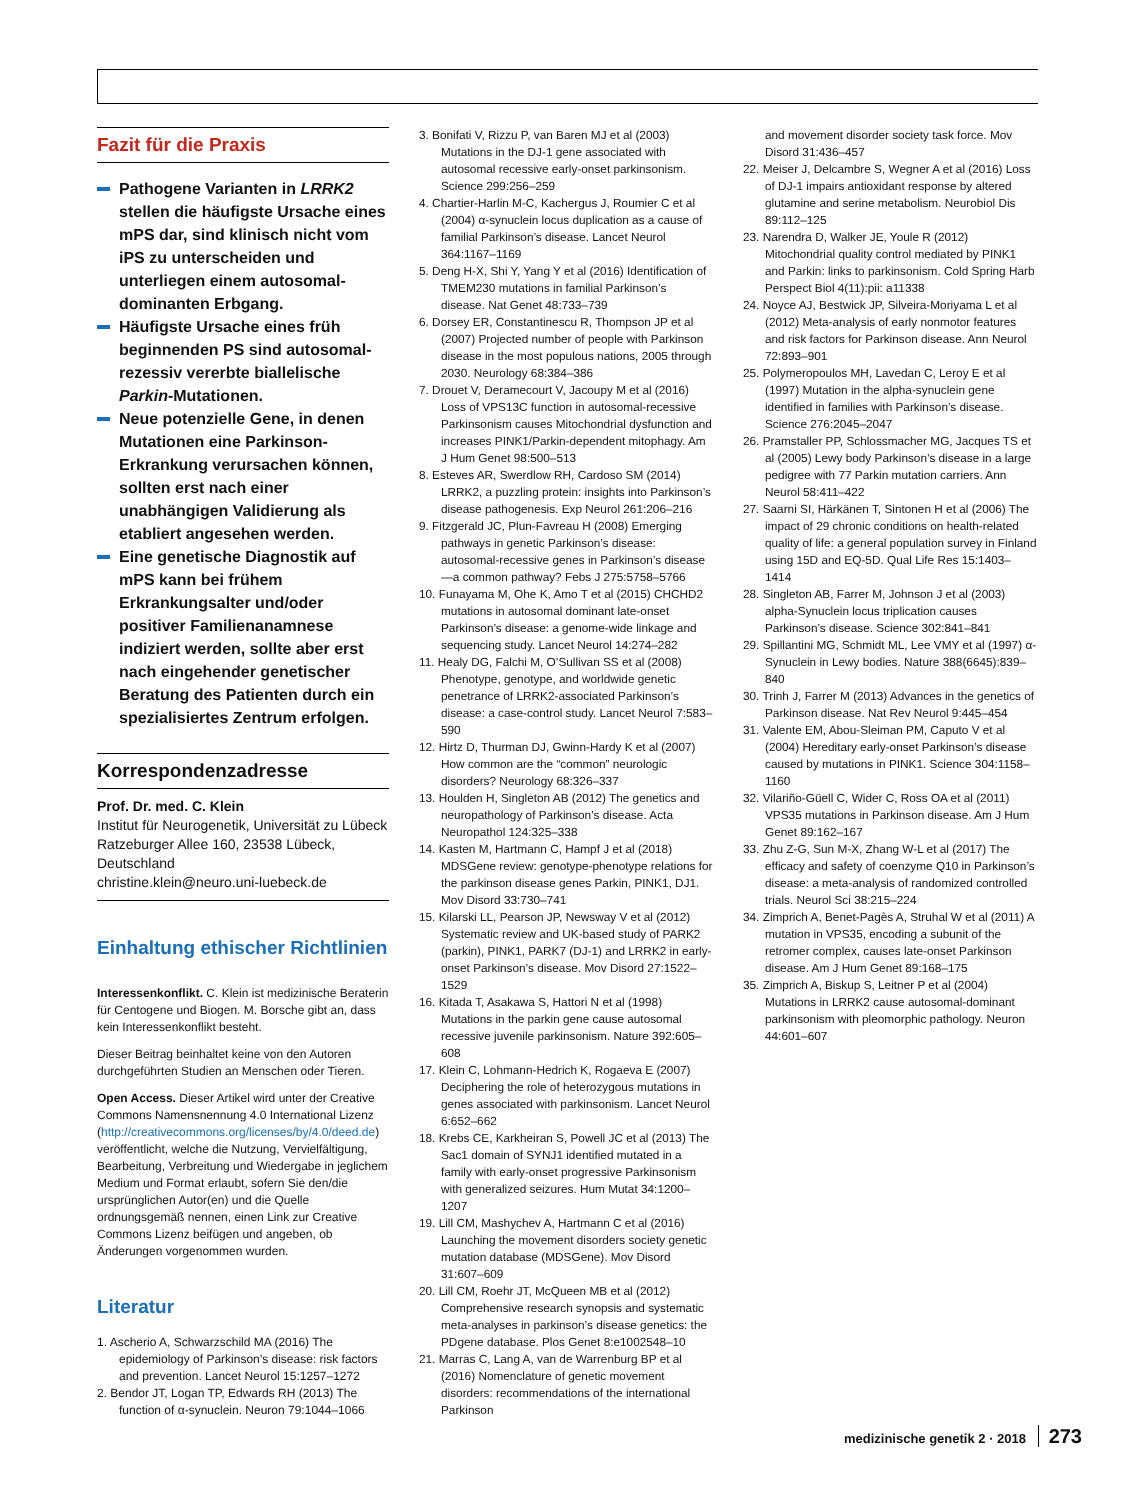Fazit für die Praxis
Pathogene Varianten in LRRK2 stellen die häufigste Ursache eines mPS dar, sind klinisch nicht vom iPS zu unterscheiden und unterliegen einem autosomal-dominanten Erbgang.
Häufigste Ursache eines früh beginnenden PS sind autosomal-rezessiv vererbte biallelische Parkin-Mutationen.
Neue potenzielle Gene, in denen Mutationen eine Parkinson-Erkrankung verursachen können, sollten erst nach einer unabhängigen Validierung als etabliert angesehen werden.
Eine genetische Diagnostik auf mPS kann bei frühem Erkrankungsalter und/oder positiver Familienanamnese indiziert werden, sollte aber erst nach eingehender genetischer Beratung des Patienten durch ein spezialisiertes Zentrum erfolgen.
Korrespondenzadresse
Prof. Dr. med. C. Klein
Institut für Neurogenetik, Universität zu Lübeck
Ratzeburger Allee 160, 23538 Lübeck, Deutschland
christine.klein@neuro.uni-luebeck.de
Einhaltung ethischer Richtlinien
Interessenkonflikt. C. Klein ist medizinische Beraterin für Centogene und Biogen. M. Borsche gibt an, dass kein Interessenkonflikt besteht.
Dieser Beitrag beinhaltet keine von den Autoren durchgeführten Studien an Menschen oder Tieren.
Open Access. Dieser Artikel wird unter der Creative Commons Namensnennung 4.0 International Lizenz (http://creativecommons.org/licenses/by/4.0/deed.de) veröffentlicht, welche die Nutzung, Vervielfältigung, Bearbeitung, Verbreitung und Wiedergabe in jeglichem Medium und Format erlaubt, sofern Sie den/die ursprünglichen Autor(en) und die Quelle ordnungsgemäß nennen, einen Link zur Creative Commons Lizenz beifügen und angeben, ob Änderungen vorgenommen wurden.
Literatur
1. Ascherio A, Schwarzschild MA (2016) The epidemiology of Parkinson’s disease: risk factors and prevention. Lancet Neurol 15:1257–1272
2. Bendor JT, Logan TP, Edwards RH (2013) The function of α-synuclein. Neuron 79:1044–1066
3. Bonifati V, Rizzu P, van Baren MJ et al (2003) Mutations in the DJ-1 gene associated with autosomal recessive early-onset parkinsonism. Science 299:256–259
4. Chartier-Harlin M-C, Kachergus J, Roumier C et al (2004) α-synuclein locus duplication as a cause of familial Parkinson’s disease. Lancet Neurol 364:1167–1169
5. Deng H-X, Shi Y, Yang Y et al (2016) Identification of TMEM230 mutations in familial Parkinson’s disease. Nat Genet 48:733–739
6. Dorsey ER, Constantinescu R, Thompson JP et al (2007) Projected number of people with Parkinson disease in the most populous nations, 2005 through 2030. Neurology 68:384–386
7. Drouet V, Deramecourt V, Jacoupy M et al (2016) Loss of VPS13C function in autosomal-recessive Parkinsonism causes Mitochondrial dysfunction and increases PINK1/Parkin-dependent mitophagy. Am J Hum Genet 98:500–513
8. Esteves AR, Swerdlow RH, Cardoso SM (2014) LRRK2, a puzzling protein: insights into Parkinson’s disease pathogenesis. Exp Neurol 261:206–216
9. Fitzgerald JC, Plun-Favreau H (2008) Emerging pathways in genetic Parkinson’s disease: autosomal-recessive genes in Parkinson’s disease—a common pathway? Febs J 275:5758–5766
10. Funayama M, Ohe K, Amo T et al (2015) CHCHD2 mutations in autosomal dominant late-onset Parkinson’s disease: a genome-wide linkage and sequencing study. Lancet Neurol 14:274–282
11. Healy DG, Falchi M, O’Sullivan SS et al (2008) Phenotype, genotype, and worldwide genetic penetrance of LRRK2-associated Parkinson’s disease: a case-control study. Lancet Neurol 7:583–590
12. Hirtz D, Thurman DJ, Gwinn-Hardy K et al (2007) How common are the “common” neurologic disorders? Neurology 68:326–337
13. Houlden H, Singleton AB (2012) The genetics and neuropathology of Parkinson’s disease. Acta Neuropathol 124:325–338
14. Kasten M, Hartmann C, Hampf J et al (2018) MDSGene review: genotype-phenotype relations for the parkinson disease genes Parkin, PINK1, DJ1. Mov Disord 33:730–741
15. Kilarski LL, Pearson JP, Newsway V et al (2012) Systematic review and UK-based study of PARK2 (parkin), PINK1, PARK7 (DJ-1) and LRRK2 in early-onset Parkinson’s disease. Mov Disord 27:1522–1529
16. Kitada T, Asakawa S, Hattori N et al (1998) Mutations in the parkin gene cause autosomal recessive juvenile parkinsonism. Nature 392:605–608
17. Klein C, Lohmann-Hedrich K, Rogaeva E (2007) Deciphering the role of heterozygous mutations in genes associated with parkinsonism. Lancet Neurol 6:652–662
18. Krebs CE, Karkheiran S, Powell JC et al (2013) The Sac1 domain of SYNJ1 identified mutated in a family with early-onset progressive Parkinsonism with generalized seizures. Hum Mutat 34:1200–1207
19. Lill CM, Mashychev A, Hartmann C et al (2016) Launching the movement disorders society genetic mutation database (MDSGene). Mov Disord 31:607–609
20. Lill CM, Roehr JT, McQueen MB et al (2012) Comprehensive research synopsis and systematic meta-analyses in parkinson’s disease genetics: the PDgene database. Plos Genet 8:e1002548–10
21. Marras C, Lang A, van de Warrenburg BP et al (2016) Nomenclature of genetic movement disorders: recommendations of the international Parkinson
and movement disorder society task force. Mov Disord 31:436–457
22. Meiser J, Delcambre S, Wegner A et al (2016) Loss of DJ-1 impairs antioxidant response by altered glutamine and serine metabolism. Neurobiol Dis 89:112–125
23. Narendra D, Walker JE, Youle R (2012) Mitochondrial quality control mediated by PINK1 and Parkin: links to parkinsonism. Cold Spring Harb Perspect Biol 4(11):pii: a11338
24. Noyce AJ, Bestwick JP, Silveira-Moriyama L et al (2012) Meta-analysis of early nonmotor features and risk factors for Parkinson disease. Ann Neurol 72:893–901
25. Polymeropoulos MH, Lavedan C, Leroy E et al (1997) Mutation in the alpha-synuclein gene identified in families with Parkinson’s disease. Science 276:2045–2047
26. Pramstaller PP, Schlossmacher MG, Jacques TS et al (2005) Lewy body Parkinson’s disease in a large pedigree with 77 Parkin mutation carriers. Ann Neurol 58:411–422
27. Saarni SI, Härkänen T, Sintonen H et al (2006) The impact of 29 chronic conditions on health-related quality of life: a general population survey in Finland using 15D and EQ-5D. Qual Life Res 15:1403–1414
28. Singleton AB, Farrer M, Johnson J et al (2003) alpha-Synuclein locus triplication causes Parkinson’s disease. Science 302:841–841
29. Spillantini MG, Schmidt ML, Lee VMY et al (1997) α-Synuclein in Lewy bodies. Nature 388(6645):839–840
30. Trinh J, Farrer M (2013) Advances in the genetics of Parkinson disease. Nat Rev Neurol 9:445–454
31. Valente EM, Abou-Sleiman PM, Caputo V et al (2004) Hereditary early-onset Parkinson’s disease caused by mutations in PINK1. Science 304:1158–1160
32. Vilariño-Güell C, Wider C, Ross OA et al (2011) VPS35 mutations in Parkinson disease. Am J Hum Genet 89:162–167
33. Zhu Z-G, Sun M-X, Zhang W-L et al (2017) The efficacy and safety of coenzyme Q10 in Parkinson’s disease: a meta-analysis of randomized controlled trials. Neurol Sci 38:215–224
34. Zimprich A, Benet-Pagès A, Struhal W et al (2011) A mutation in VPS35, encoding a subunit of the retromer complex, causes late-onset Parkinson disease. Am J Hum Genet 89:168–175
35. Zimprich A, Biskup S, Leitner P et al (2004) Mutations in LRRK2 cause autosomal-dominant parkinsonism with pleomorphic pathology. Neuron 44:601–607
medizinische genetik 2 · 2018 273